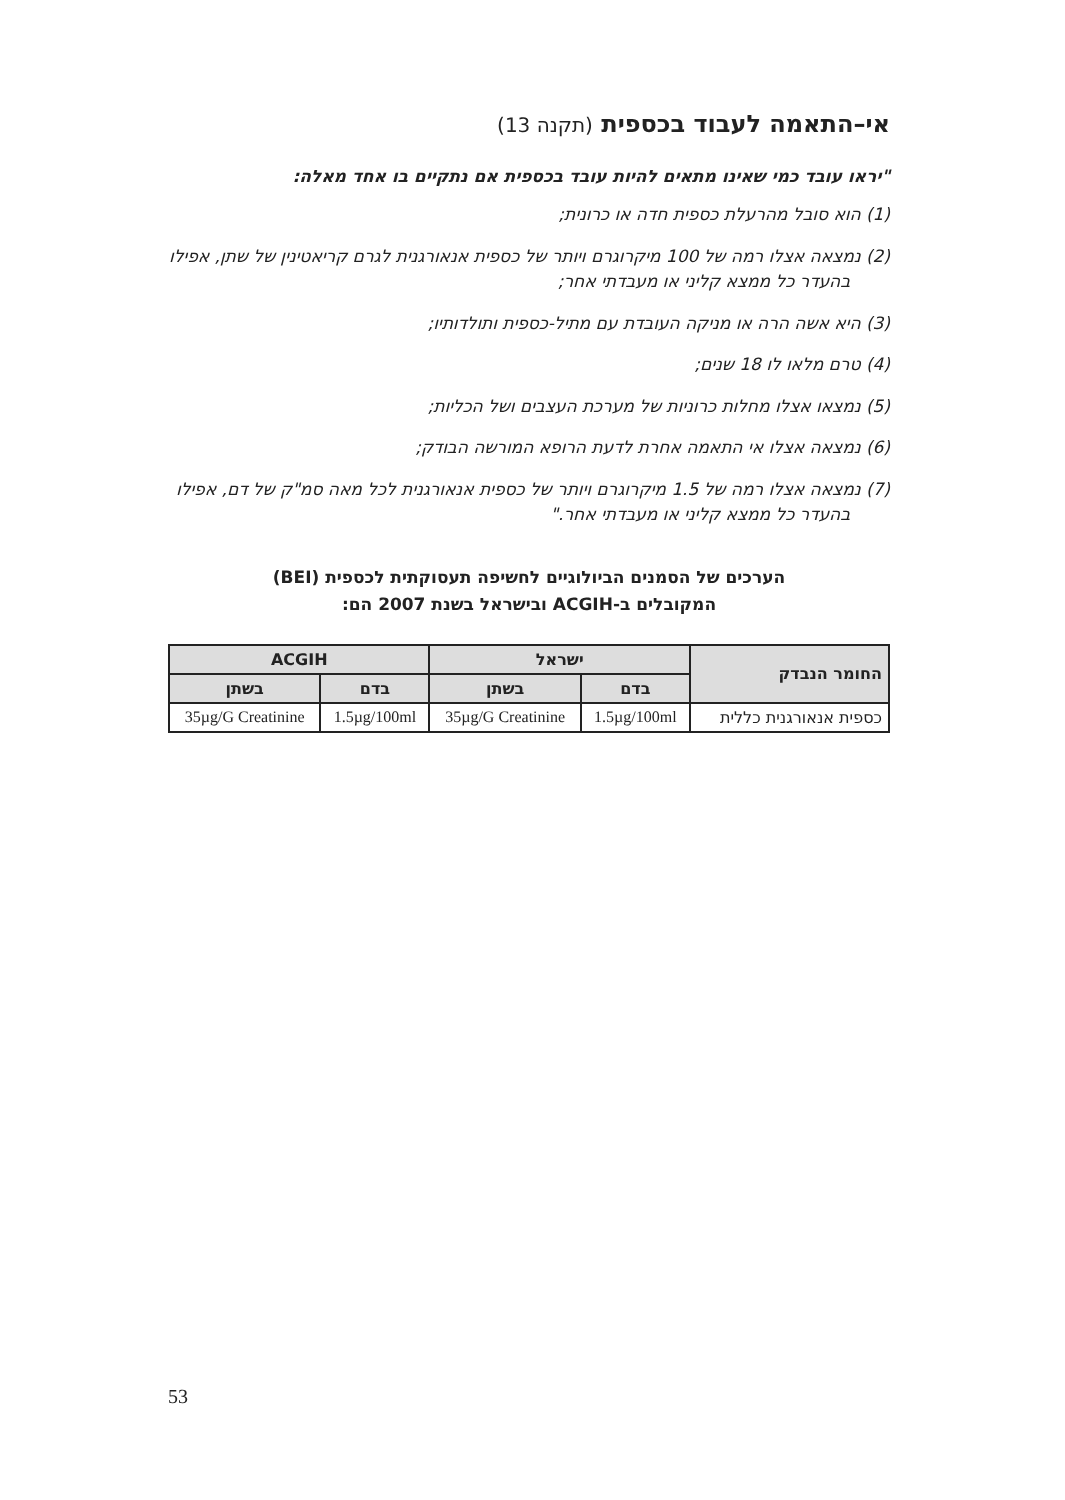אי–התאמה לעבוד בכספית (תקנה 13)
"יראו עובד כמי שאינו מתאים להיות עובד בכספית אם נתקיים בו אחד מאלה:
(1) הוא סובל מהרעלת כספית חדה או כרונית;
(2) נמצאה אצלו רמה של 100 מיקרוגרם ויותר של כספית אנאורגנית לגרם קריאטינין של שתן, אפילו בהעדר כל ממצא קליני או מעבדתי אחר;
(3) היא אשה הרה או מניקה העובדת עם מתיל-כספית ותולדותיו;
(4) טרם מלאו לו 18 שנים;
(5) נמצאו אצלו מחלות כרוניות של מערכת העצבים ושל הכליות;
(6) נמצאה אצלו אי התאמה אחרת לדעת הרופא המורשה הבודק;
(7) נמצאה אצלו רמה של 1.5 מיקרוגרם ויותר של כספית אנאורגנית לכל מאה סמ"ק של דם, אפילו בהעדר כל ממצא קליני או מעבדתי אחר."
הערכים של הסמנים הביולוגיים לחשיפה תעסוקתית לכספית (BEI)
המקובלים ב-ACGIH ובישראל בשנת 2007 הם:
| החומר הנבדק | ישראל | | ACGIH | |
| --- | --- | --- | --- | --- |
| | בדם | בשתן | בדם | בשתן |
| כספית אנאורגנית כללית | 1.5µg/100ml | 35µg/G Creatinine | 1.5µg/100ml | 35µg/G Creatinine |
53